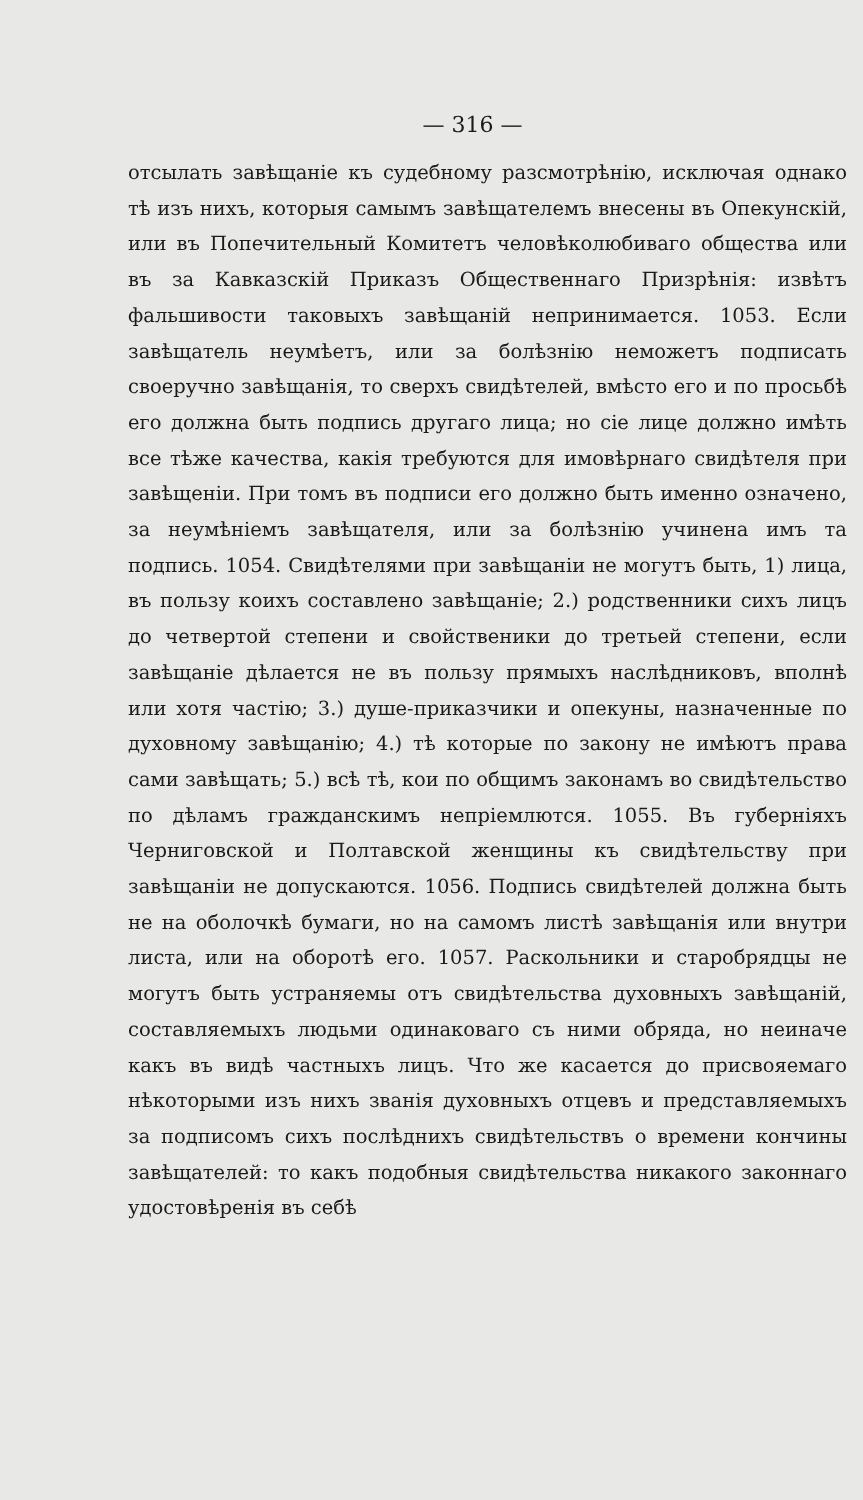— 316 —
отсылать завѣщаніе къ судебному разсмотрѣнію, исключая однако тѣ изъ нихъ, которыя самымъ завѣщателемъ внесены въ Опекунскій, или въ Попечительный Комитетъ человѣколюбиваго общества или въ за Кавказскій Приказъ Общественнаго Призрѣнія: извѣтъ фальшивости таковыхъ завѣщаній непринимается. 1053. Если завѣщатель неумѣетъ, или за болѣзнію неможетъ подписать своеручно завѣщанія, то сверхъ свидѣтелей, вмѣсто его и по просьбѣ его должна быть подпись другаго лица; но сіе лице должно имѣть все тѣже качества, какія требуются для имовѣрнаго свидѣтеля при завѣщеніи. При томъ въ подписи его должно быть именно означено, за неумѣніемъ завѣщателя, или за болѣзнію учинена имъ та подпись. 1054. Свидѣтелями при завѣщаніи не могутъ быть, 1) лица, въ пользу коихъ составлено завѣщаніе; 2.) родственники сихъ лицъ до четвертой степени и свойственики до третьей степени, если завѣщаніе дѣлается не въ пользу прямыхъ наслѣдниковъ, вполнѣ или хотя частію; 3.) душе-приказчики и опекуны, назначенные по духовному завѣщанію; 4.) тѣ которые по закону не имѣютъ права сами завѣщать; 5.) всѣ тѣ, кои по общимъ законамъ во свидѣтельство по дѣламъ гражданскимъ непріемлются. 1055. Въ губерніяхъ Черниговской и Полтавской женщины къ свидѣтельству при завѣщаніи не допускаются. 1056. Подпись свидѣтелей должна быть не на оболочкѣ бумаги, но на самомъ листѣ завѣщанія или внутри листа, или на оборотѣ его. 1057. Раскольники и старобрядцы не могутъ быть устраняемы отъ свидѣтельства духовныхъ завѣщаній, составляемыхъ людьми одинаковаго съ ними обряда, но неиначе какъ въ видѣ частныхъ лицъ. Что же касается до присвояемаго нѣкоторыми изъ нихъ званія духовныхъ отцевъ и представляемыхъ за подписомъ сихъ послѣднихъ свидѣтельствъ о времени кончины завѣщателей: то какъ подобныя свидѣтельства никакого законнаго удостовѣренія въ себѣ